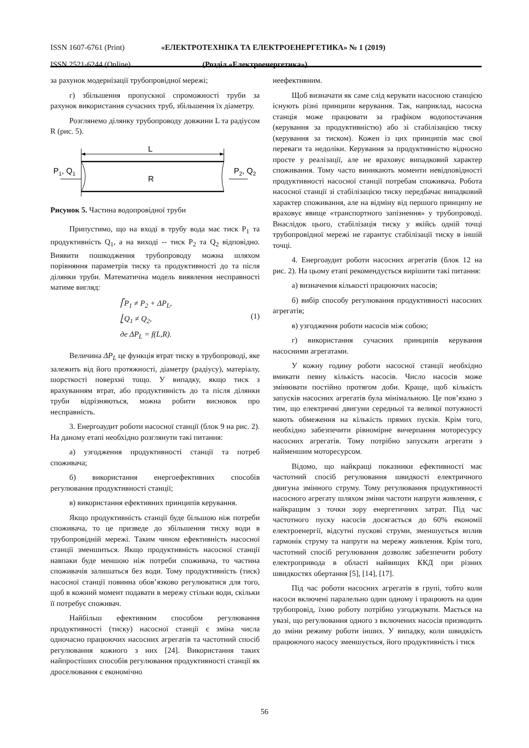ISSN 1607-6761 (Print) «ЕЛЕКТРОТЕХНІКА ТА ЕЛЕКТРОЕНЕРГЕТИКА» № 1 (2019)
ISSN 2521-6244 (Online) (Розділ «Електроенергетика»)
за рахунок модернізації трубопровідної мережі;
г) збільшення пропускної спроможності труби за рахунок використання сучасних труб, збільшення їх діаметру.
Розглянемо ділянку трубопроводу довжини L та радіусом R (рис. 5).
L
P1, Q1
R
P2, Q2
Рисунок 5. Частина водопровідної труби
Припустимо, що на вході в трубу вода має тиск P<sub>1</sub> та продуктивність Q<sub>1</sub>, а на виході -- тиск P<sub>2</sub> та Q<sub>2</sub> відповідно. Виявити пошкодження трубопроводу можна шляхом порівняння параметрів тиску та продуктивності до та після ділянки труби. Математична модель виявлення несправності матиме вигляд:
⎡P<sub>1</sub> ≠ P<sub>2</sub> + ΔP<sub>L</sub>,
⎣Q<sub>1</sub> ≠ Q<sub>2</sub>,
де ΔP<sub>L</sub> = f(L,R).
(1)
Величина ΔP<sub>L</sub> це функція втрат тиску в трубопроводі, яке залежить від його протяжності, діаметру (радіусу), матеріалу, шорсткості поверхні тощо. У випадку, якщо тиск з врахуванням втрат, або продуктивність до та після ділянки труби відрізняються, можна робити висновок про несправність.
3. Енергоаудит роботи насосної станції (блок 9 на рис. 2). На даному етапі необхідно розглянути такі питання:
а) узгодження продуктивності станції та потреб споживача;
б) використання енергоефективних способів регулювання продуктивності станції;
в) використання ефективних принципів керування.
Якщо продуктивність станції буде більшою ніж потреби споживача, то це призведе до збільшення тиску води в трубопровідній мережі. Таким чином ефективність насосної станції зменшиться. Якщо продуктивність насосної станції навпаки буде меншою ніж потреби споживача, то частина споживачів залишаться без води. Тому продуктивність (тиск) насосної станції повинна обов’язково регулюватися для того, щоб в кожний момент подавати в мережу стільки води, скільки її потребує споживач.
Найбільш ефективним способом регулювання продуктивності (тиску) насосної станції є зміна числа одночасно працюючих насосних агрегатів та частотний спосіб регулювання кожного з них [24]. Використання таких найпростіших способів регулювання продуктивності станції як дроселювання є економічно
неефективним.
Щоб визначати як саме слід керувати насосною станцією існують різні принципи керування. Так, наприклад, насосна станція може працювати за графіком водопостачання (керування за продуктивністю) або зі стабілізацією тиску (керування за тиском). Кожен із цих принципів має свої переваги та недоліки. Керування за продуктивністю відносно просте у реалізації, але не враховує випадковий характер споживання. Тому часто виникають моменти невідповідності продуктивності насосної станції потребам споживача. Робота насосної станції зі стабілізацією тиску передбачає випадковий характер споживання, але на відміну від першого принципу не враховує явище «транспортного запізнення» у трубопроводі. Внаслідок цього, стабілізація тиску у якійсь одній точці трубопровідної мережі не гарантує стабілізації тиску в іншій точці.
4. Енергоаудит роботи насосних агрегатів (блок 12 на рис. 2). На цьому етапі рекомендується вирішити такі питання:
а) визначення кількості працюючих насосів;
б) вибір способу регулювання продуктивності насосних агрегатів;
в) узгодження роботи насосів між собою;
г) використання сучасних принципів керування насосними агрегатами.
У кожну годину роботи насосної станції необхідно вмикати певну кількість насосів. Число насосів може змінювати постійно протягом доби. Краще, щоб кількість запусків насосних агрегатів була мінімальною. Це пов’язано з тим, що електричні двигуни середньої та великої потужності мають обмеження на кількість прямих пусків. Крім того, необхідно забезпечити рівномірне вичерпання моторесурсу насосних агрегатів. Тому потрібно запускати агрегати з найменшим моторесурсом.
Відомо, що найкращі показники ефективності має частотний спосіб регулювання швидкості електричного двигуна змінного струму. Тому регулювання продуктивності насосного агрегату шляхом зміни частоти напруги живлення, є найкращим з точки зору енергетичних затрат. Під час частотного пуску насосів досягається до 60% економії електроенергії, відсутні пускові струми, зменшується вплив гармонік струму та напруги на мережу живлення. Крім того, частотний спосіб регулювання дозволяє забезпечити роботу електропривода в області найвищих ККД при різних швидкостях обертання [5], [14], [17].
Під час роботи насосних агрегатів в групі, тобто коли насоси включені паралельно один одному і працюють на один трубопровід, їхню роботу потрібно узгоджувати. Мається на увазі, що регулювання одного з включених насосів призводить до зміни режиму роботи інших. У випадку, коли швидкість працюючого насосу зменшується, його продуктивність і тиск
56